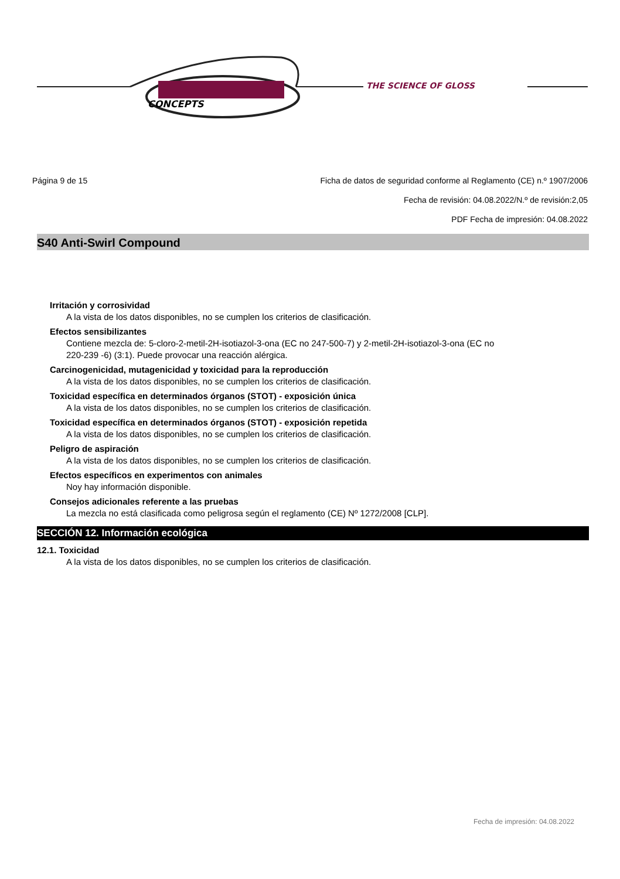CONCEPTS
THE SCIENCE OF GLOSS
Página 9 de 15 Ficha de datos de seguridad conforme al Reglamento (CE) n.º 1907/2006
Fecha de revisión: 04.08.2022/N.º de revisión:2,05
PDF Fecha de impresión: 04.08.2022
S40 Anti-Swirl Compound
Irritación y corrosividad
A la vista de los datos disponibles, no se cumplen los criterios de clasificación.
Efectos sensibilizantes
Contiene mezcla de: 5-cloro-2-metil-2H-isotiazol-3-ona (EC no 247-500-7) y 2-metil-2H-isotiazol-3-ona (EC no
220-239 -6) (3:1). Puede provocar una reacción alérgica.
Carcinogenicidad, mutagenicidad y toxicidad para la reproducción
A la vista de los datos disponibles, no se cumplen los criterios de clasificación.
Toxicidad específica en determinados órganos (STOT) - exposición única
A la vista de los datos disponibles, no se cumplen los criterios de clasificación.
Toxicidad específica en determinados órganos (STOT) - exposición repetida
A la vista de los datos disponibles, no se cumplen los criterios de clasificación.
Peligro de aspiración
A la vista de los datos disponibles, no se cumplen los criterios de clasificación.
Efectos específicos en experimentos con animales
Noy hay información disponible.
Consejos adicionales referente a las pruebas
La mezcla no está clasificada como peligrosa según el reglamento (CE) Nº 1272/2008 [CLP].
SECCIÓN 12. Información ecológica
12.1. Toxicidad
A la vista de los datos disponibles, no se cumplen los criterios de clasificación.
Fecha de impresión: 04.08.2022